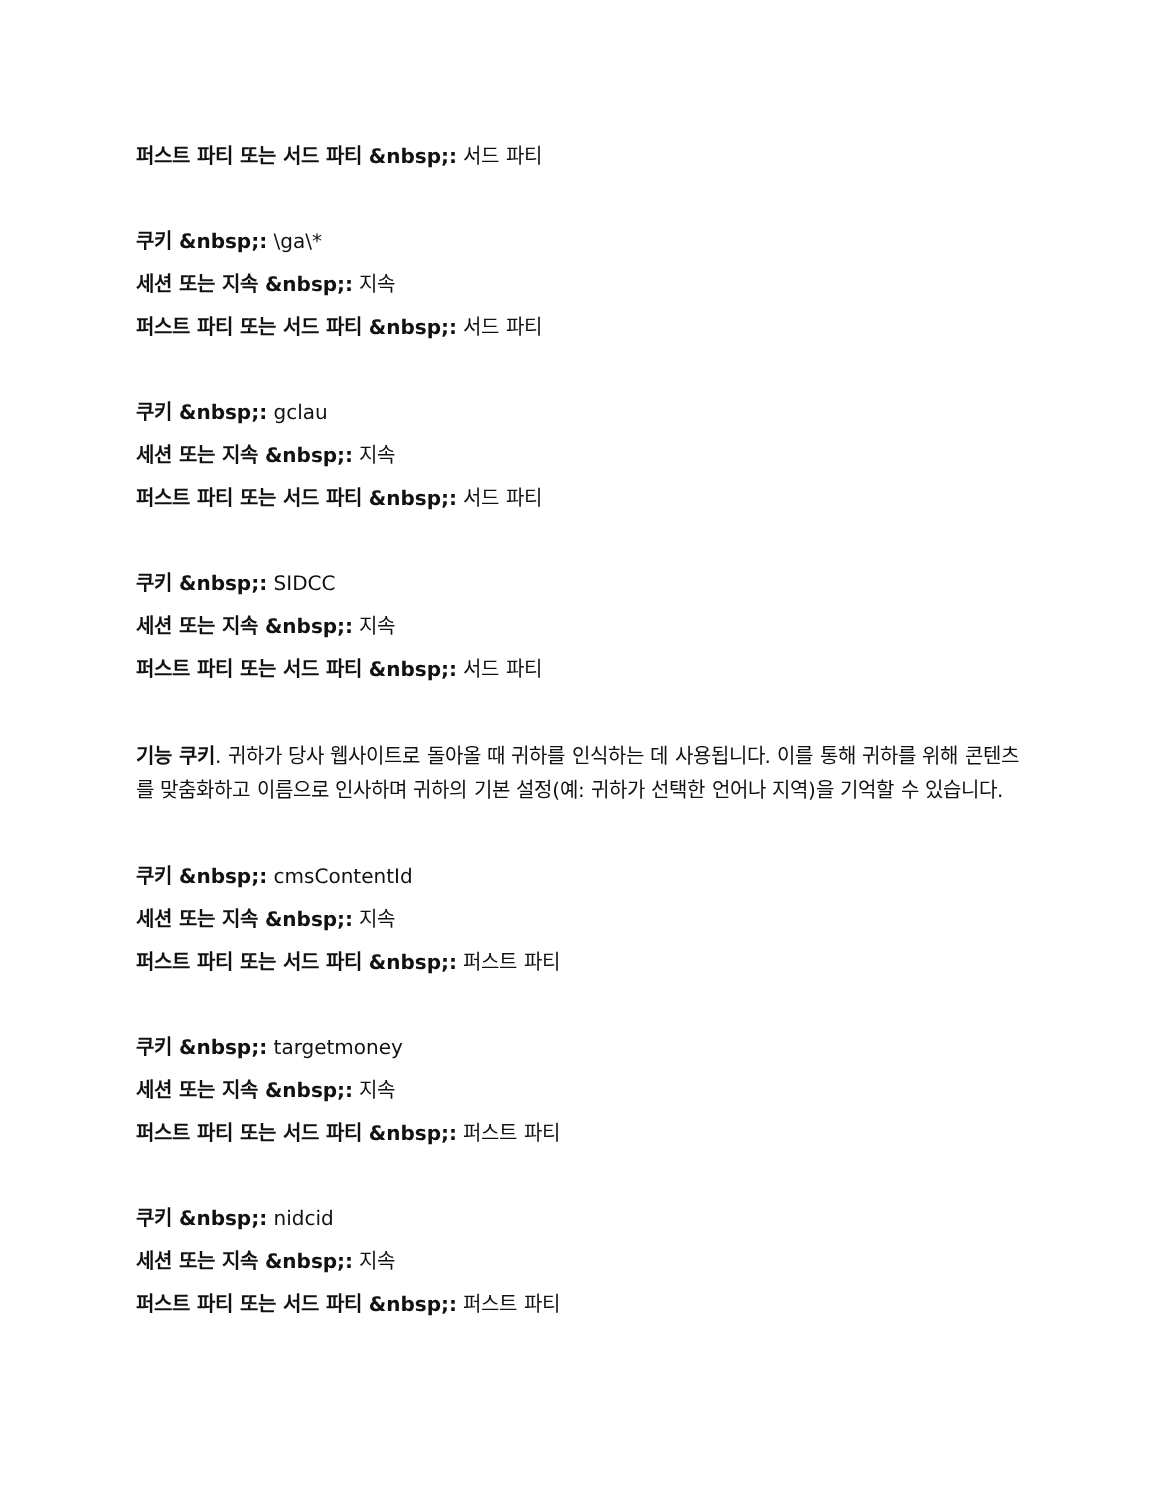퍼스트 파티 또는 서드 파티 &nbsp;: 서드 파티
쿠키 &nbsp;: \ga\*
세션 또는 지속 &nbsp;: 지속
퍼스트 파티 또는 서드 파티 &nbsp;: 서드 파티
쿠키 &nbsp;: gclau
세션 또는 지속 &nbsp;: 지속
퍼스트 파티 또는 서드 파티 &nbsp;: 서드 파티
쿠키 &nbsp;: SIDCC
세션 또는 지속 &nbsp;: 지속
퍼스트 파티 또는 서드 파티 &nbsp;: 서드 파티
기능 쿠키. 귀하가 당사 웹사이트로 돌아올 때 귀하를 인식하는 데 사용됩니다. 이를 통해 귀하를 위해 콘텐츠를 맞춤화하고 이름으로 인사하며 귀하의 기본 설정(예: 귀하가 선택한 언어나 지역)을 기억할 수 있습니다.
쿠키 &nbsp;: cmsContentId
세션 또는 지속 &nbsp;: 지속
퍼스트 파티 또는 서드 파티 &nbsp;: 퍼스트 파티
쿠키 &nbsp;: targetmoney
세션 또는 지속 &nbsp;: 지속
퍼스트 파티 또는 서드 파티 &nbsp;: 퍼스트 파티
쿠키 &nbsp;: nidcid
세션 또는 지속 &nbsp;: 지속
퍼스트 파티 또는 서드 파티 &nbsp;: 퍼스트 파티